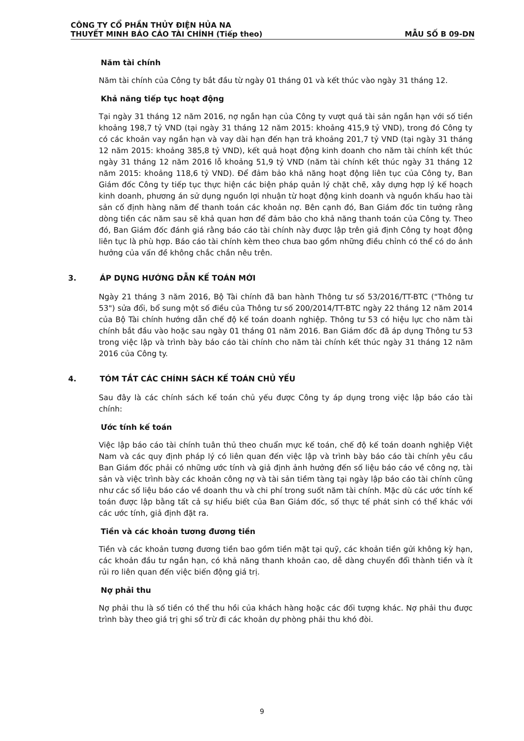CÔNG TY CỔ PHẦN THỦY ĐIỆN HỦA NA
THUYẾT MINH BÁO CÁO TÀI CHÍNH (Tiếp theo) MẪU SỐ B 09-DN
Năm tài chính
Năm tài chính của Công ty bắt đầu từ ngày 01 tháng 01 và kết thúc vào ngày 31 tháng 12.
Khả năng tiếp tục hoạt động
Tại ngày 31 tháng 12 năm 2016, nợ ngắn hạn của Công ty vượt quá tài sản ngắn hạn với số tiền khoảng 198,7 tỷ VND (tại ngày 31 tháng 12 năm 2015: khoảng 415,9 tỷ VND), trong đó Công ty có các khoản vay ngắn hạn và vay dài hạn đến hạn trả khoảng 201,7 tỷ VND (tại ngày 31 tháng 12 năm 2015: khoảng 385,8 tỷ VND), kết quả hoạt động kinh doanh cho năm tài chính kết thúc ngày 31 tháng 12 năm 2016 lỗ khoảng 51,9 tỷ VND (năm tài chính kết thúc ngày 31 tháng 12 năm 2015: khoảng 118,6 tỷ VND). Để đảm bảo khả năng hoạt động liên tục của Công ty, Ban Giám đốc Công ty tiếp tục thực hiện các biện pháp quản lý chặt chẽ, xây dựng hợp lý kế hoạch kinh doanh, phương án sử dụng nguồn lợi nhuận từ hoạt động kinh doanh và nguồn khấu hao tài sản cố định hàng năm để thanh toán các khoản nợ. Bên cạnh đó, Ban Giám đốc tin tưởng rằng dòng tiền các năm sau sẽ khả quan hơn để đảm bảo cho khả năng thanh toán của Công ty. Theo đó, Ban Giám đốc đánh giá rằng báo cáo tài chính này được lập trên giả định Công ty hoạt động liên tục là phù hợp. Báo cáo tài chính kèm theo chưa bao gồm những điều chỉnh có thể có do ảnh hưởng của vấn đề không chắc chắn nêu trên.
3. ÁP DỤNG HƯỚNG DẪN KẾ TOÁN MỚI
Ngày 21 tháng 3 năm 2016, Bộ Tài chính đã ban hành Thông tư số 53/2016/TT-BTC ("Thông tư 53") sửa đổi, bổ sung một số điều của Thông tư số 200/2014/TT-BTC ngày 22 tháng 12 năm 2014 của Bộ Tài chính hướng dẫn chế độ kế toán doanh nghiệp. Thông tư 53 có hiệu lực cho năm tài chính bắt đầu vào hoặc sau ngày 01 tháng 01 năm 2016. Ban Giám đốc đã áp dụng Thông tư 53 trong việc lập và trình bày báo cáo tài chính cho năm tài chính kết thúc ngày 31 tháng 12 năm 2016 của Công ty.
4. TÓM TẮT CÁC CHÍNH SÁCH KẾ TOÁN CHỦ YẾU
Sau đây là các chính sách kế toán chủ yếu được Công ty áp dụng trong việc lập báo cáo tài chính:
Ước tính kế toán
Việc lập báo cáo tài chính tuân thủ theo chuẩn mực kế toán, chế độ kế toán doanh nghiệp Việt Nam và các quy định pháp lý có liên quan đến việc lập và trình bày báo cáo tài chính yêu cầu Ban Giám đốc phải có những ước tính và giả định ảnh hưởng đến số liệu báo cáo về công nợ, tài sản và việc trình bày các khoản công nợ và tài sản tiềm tàng tại ngày lập báo cáo tài chính cũng như các số liệu báo cáo về doanh thu và chi phí trong suốt năm tài chính. Mặc dù các ước tính kế toán được lập bằng tất cả sự hiểu biết của Ban Giám đốc, số thực tế phát sinh có thể khác với các ước tính, giả định đặt ra.
Tiền và các khoản tương đương tiền
Tiền và các khoản tương đương tiền bao gồm tiền mặt tại quỹ, các khoản tiền gửi không kỳ hạn, các khoản đầu tư ngắn hạn, có khả năng thanh khoản cao, dễ dàng chuyển đổi thành tiền và ít rủi ro liên quan đến việc biến động giá trị.
Nợ phải thu
Nợ phải thu là số tiền có thể thu hồi của khách hàng hoặc các đối tượng khác. Nợ phải thu được trình bày theo giá trị ghi sổ trừ đi các khoản dự phòng phải thu khó đòi.
9